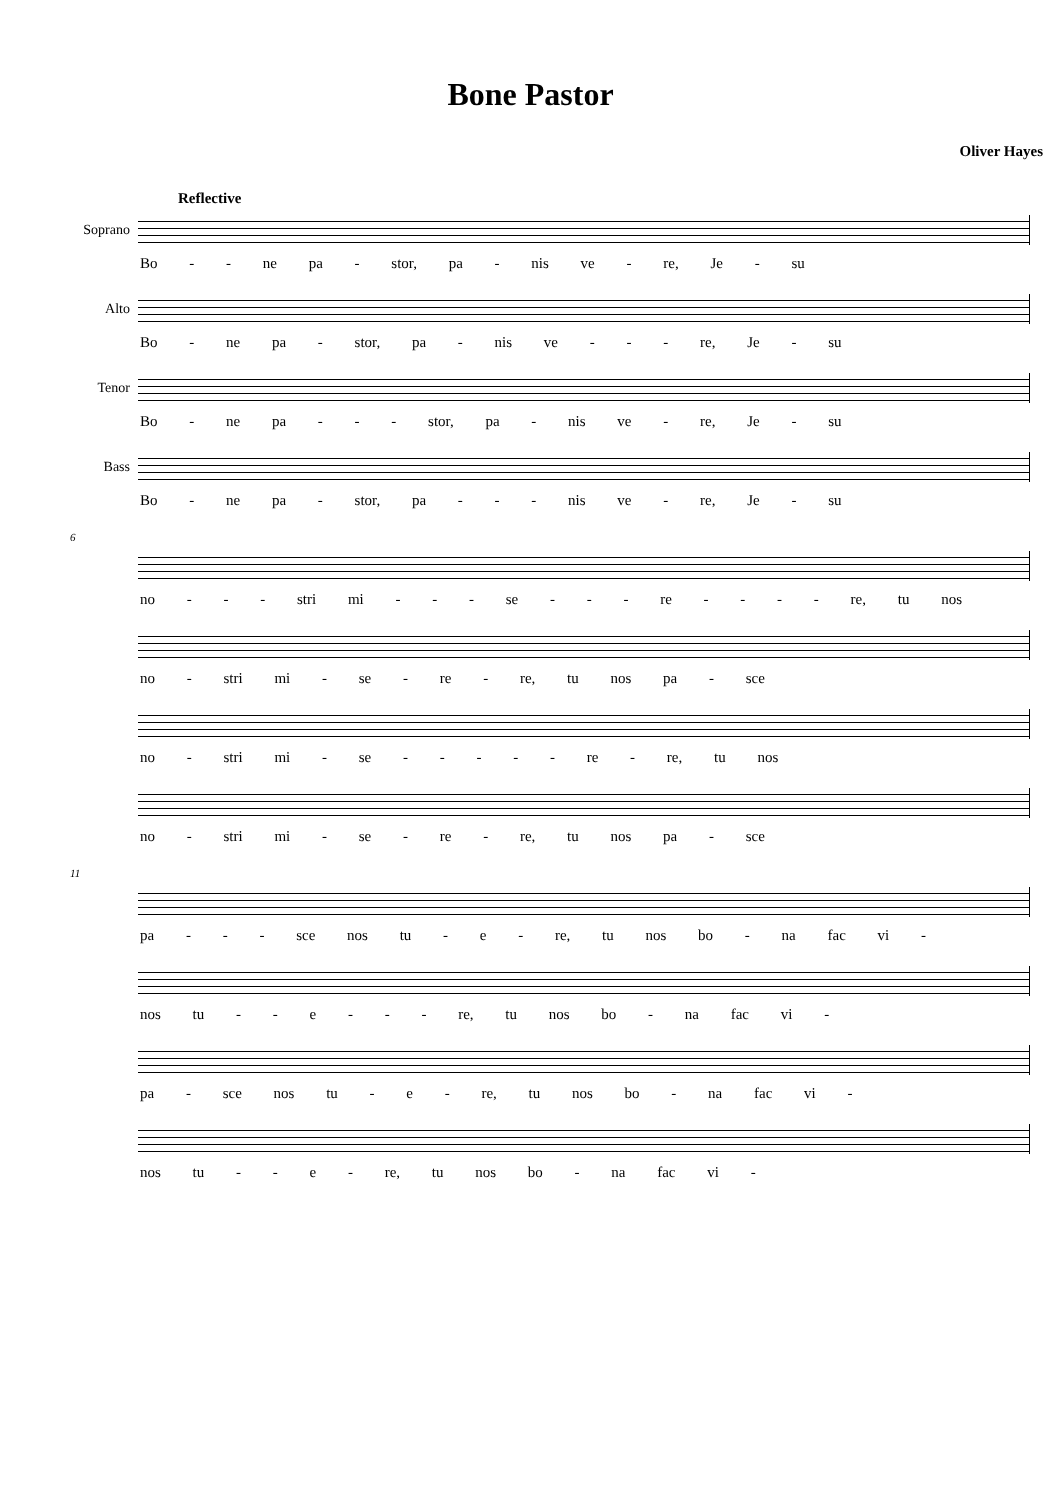Bone Pastor
Oliver Hayes
Reflective
Soprano
Bo - - ne pa - stor, pa - nis ve - re, Je - su
Alto
Bo - ne pa - stor, pa - nis ve - - - re, Je - su
Tenor
Bo - ne pa - - - stor, pa - nis ve - re, Je - su
Bass
Bo - ne pa - stor, pa - - - nis ve - re, Je - su
6
no - - - stri mi - - - se - - - re - - - - re, tu nos
no - stri mi - se - re - re, tu nos pa - sce
no - stri mi - se - - - - - re - re, tu nos
no - stri mi - se - re - re, tu nos pa - sce
11
pa - - - sce nos tu - e - re, tu nos bo - na fac vi -
nos tu - - e - - - re, tu nos bo - na fac vi -
pa - sce nos tu - e - re, tu nos bo - na fac vi -
nos tu - - e - re, tu nos bo - na fac vi -